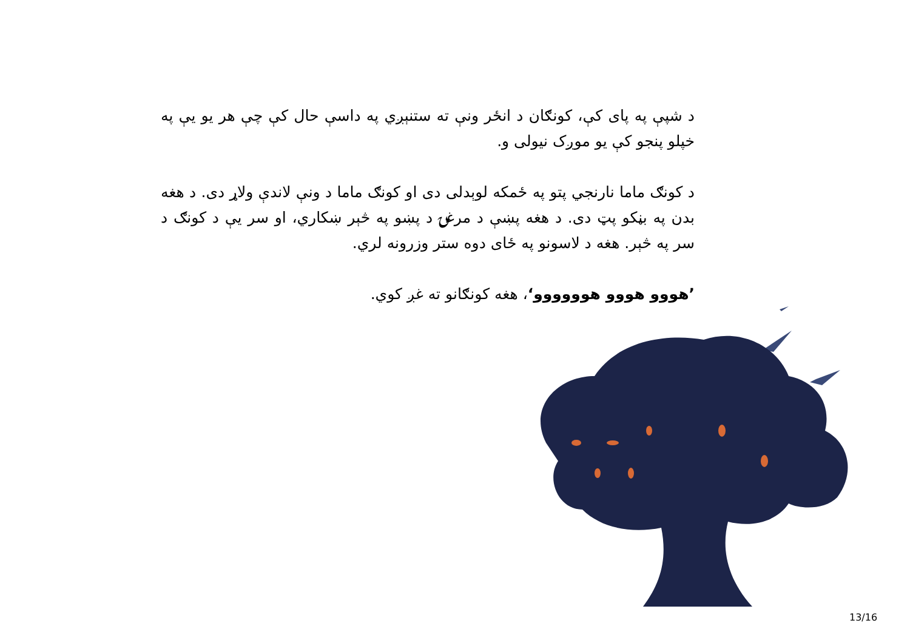د شپې په پای کې، کونګان د انځر ونې ته ستنېږي په داسې حال کې چې هر یو یې په خپلو پنجو کې یو موږک نیولی و.
د کونګ ماما نارنجي پتو په ځمکه لوېدلی دی او کونګ ماما د ونې لاندې ولاړ دی. د هغه بدن په بڼکو پټ دی. د هغه پښې د مرغۍ د پښو په څېر ښکاري، او سر یې د کونګ د سر په څېر. هغه د لاسونو په ځای دوه ستر وزرونه لري.
’هووو هووو هوووووو‘، هغه کونګانو ته غږ کوي.
13/16